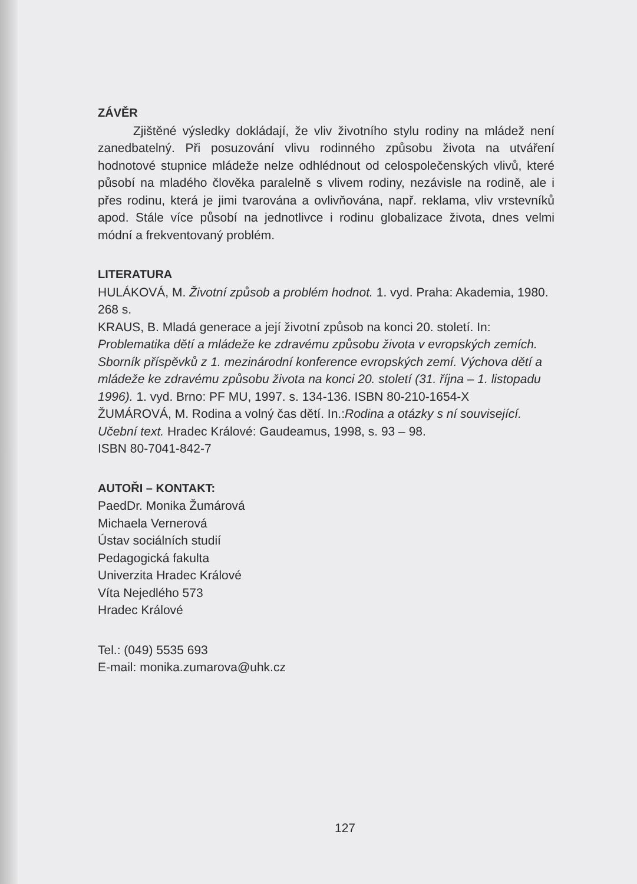ZÁVĚR
Zjištěné výsledky dokládají, že vliv životního stylu rodiny na mládež není zanedbatelný. Při posuzování vlivu rodinného způsobu života na utváření hodnotové stupnice mládeže nelze odhlédnout od celospolečenských vlivů, které působí na mladého člověka paralelně s vlivem rodiny, nezávisle na rodině, ale i přes rodinu, která je jimi tvarována a ovlivňována, např. reklama, vliv vrstevníků apod. Stále více působí na jednotlivce i rodinu globalizace života, dnes velmi módní a frekventovaný problém.
LITERATURA
HULÁKOVÁ, M. Životní způsob a problém hodnot. 1. vyd. Praha: Akademia, 1980. 268 s.
KRAUS, B. Mladá generace a její životní způsob na konci 20. století. In: Problematika dětí a mládeže ke zdravému způsobu života v evropských zemích. Sborník příspěvků z 1. mezinárodní konference evropských zemí. Výchova dětí a mládeže ke zdravému způsobu života na konci 20. století (31. října – 1. listopadu 1996). 1. vyd. Brno: PF MU, 1997. s. 134-136. ISBN 80-210-1654-X
ŽUMÁROVÁ, M. Rodina a volný čas dětí. In.:Rodina a otázky s ní související. Učební text. Hradec Králové: Gaudeamus, 1998, s. 93 – 98.
ISBN 80-7041-842-7
AUTOŘI – KONTAKT:
PaedDr. Monika Žumárová
Michaela Vernerová
Ústav sociálních studií
Pedagogická fakulta
Univerzita Hradec Králové
Víta Nejedlého 573
Hradec Králové
Tel.: (049) 5535 693
E-mail: monika.zumarova@uhk.cz
127